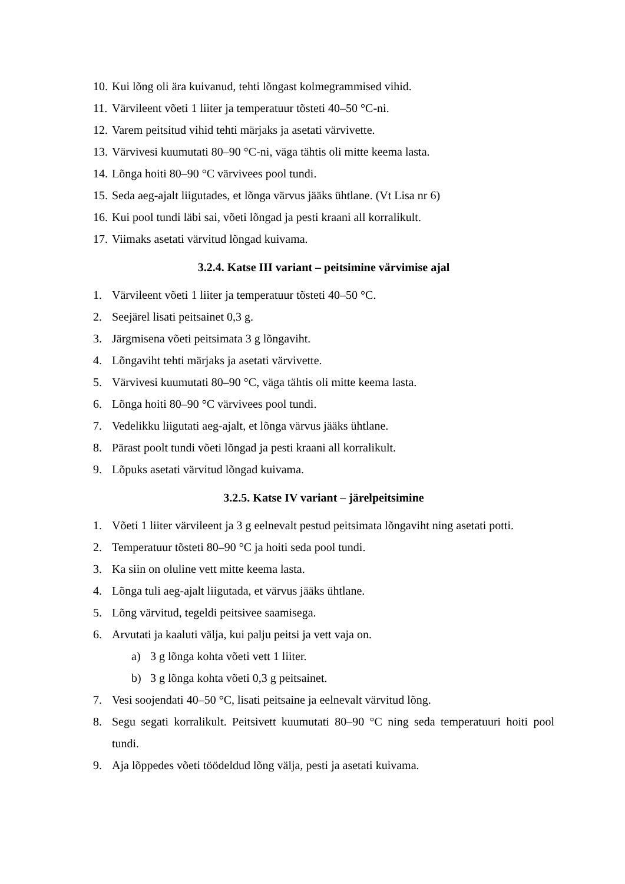10. Kui lõng oli ära kuivanud, tehti lõngast kolmegrammised vihid.
11. Värvileent võeti 1 liiter ja temperatuur tõsteti 40–50 °C-ni.
12. Varem peitsitud vihid tehti märjaks ja asetati värvivette.
13. Värvivesi kuumutati 80–90 °C-ni, väga tähtis oli mitte keema lasta.
14. Lõnga hoiti 80–90 °C värvivees pool tundi.
15. Seda aeg-ajalt liigutades, et lõnga värvus jääks ühtlane. (Vt Lisa nr 6)
16. Kui pool tundi läbi sai, võeti lõngad ja pesti kraani all korralikult.
17. Viimaks asetati värvitud lõngad kuivama.
3.2.4. Katse III variant – peitsimine värvimise ajal
1. Värvileent võeti 1 liiter ja temperatuur tõsteti 40–50 °C.
2. Seejärel lisati peitsainet 0,3 g.
3. Järgmisena võeti peitsimata 3 g lõngaviht.
4. Lõngaviht tehti märjaks ja asetati värvivette.
5. Värvivesi kuumutati 80–90 °C, väga tähtis oli mitte keema lasta.
6. Lõnga hoiti 80–90 °C värvivees pool tundi.
7. Vedelikku liigutati aeg-ajalt, et lõnga värvus jääks ühtlane.
8. Pärast poolt tundi võeti lõngad ja pesti kraani all korralikult.
9. Lõpuks asetati värvitud lõngad kuivama.
3.2.5. Katse IV variant – järelpeitsimine
1. Võeti 1 liiter värvileent ja 3 g eelnevalt pestud peitsimata lõngaviht ning asetati potti.
2. Temperatuur tõsteti 80–90 °C ja hoiti seda pool tundi.
3. Ka siin on oluline vett mitte keema lasta.
4. Lõnga tuli aeg-ajalt liigutada, et värvus jääks ühtlane.
5. Lõng värvitud, tegeldi peitsivee saamisega.
6. Arvutati ja kaaluti välja, kui palju peitsi ja vett vaja on.
a) 3 g lõnga kohta võeti vett 1 liiter.
b) 3 g lõnga kohta võeti 0,3 g peitsainet.
7. Vesi soojendati 40–50 °C, lisati peitsaine ja eelnevalt värvitud lõng.
8. Segu segati korralikult. Peitsivett kuumutati 80–90 °C ning seda temperatuuri hoiti pool tundi.
9. Aja lõppedes võeti töödeldud lõng välja, pesti ja asetati kuivama.